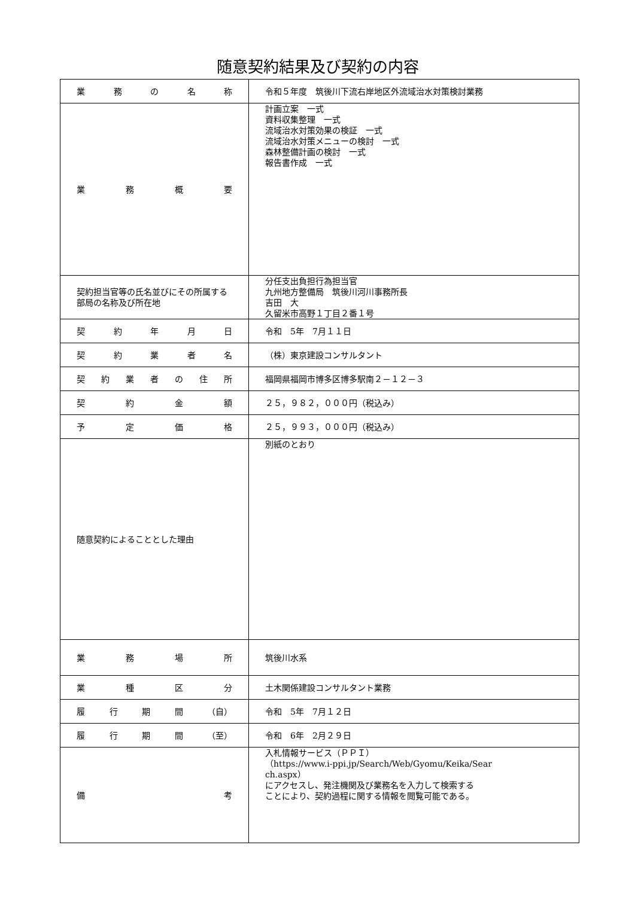随意契約結果及び契約の内容
| 業 務 の 名 称 | 令和５年度 筑後川下流右岸地区外流域治水対策検討業務 |
| 業 務 概 要 | 計画立案 一式 資料収集整理 一式 流域治水対策効果の検証 一式 流域治水対策メニューの検討 一式 森林整備計画の検討 一式 報告書作成 一式 |
| 契約担当官等の氏名並びにその所属する部局の名称及び所在地 | 分任支出負担行為担当官 九州地方整備局 筑後川河川事務所長 吉田 大 久留米市高野１丁目２番１号 |
| 契 約 年 月 日 | 令和 5年 7月１１日 |
| 契 約 業 者 名 | （株）東京建設コンサルタント |
| 契 約 業 者 の 住 所 | 福岡県福岡市博多区博多駅南２－１２－３ |
| 契 約 金 額 | ２５，９８２，０００円（税込み） |
| 予 定 価 格 | ２５，９９３，０００円（税込み） |
| 随意契約によることとした理由 | 別紙のとおり |
| 業 務 場 所 | 筑後川水系 |
| 業 種 区 分 | 土木関係建設コンサルタント業務 |
| 履 行 期 間 （自） | 令和 5年 7月１２日 |
| 履 行 期 間 （至） | 令和 6年 2月２９日 |
| 備 考 | 入札情報サービス（ＰＰＩ） （https://www.i-ppi.jp/Search/Web/Gyomu/Keika/Sear ch.aspx） にアクセスし、発注機関及び業務名を入力して検索する ことにより、契約過程に関する情報を閲覧可能である。 |